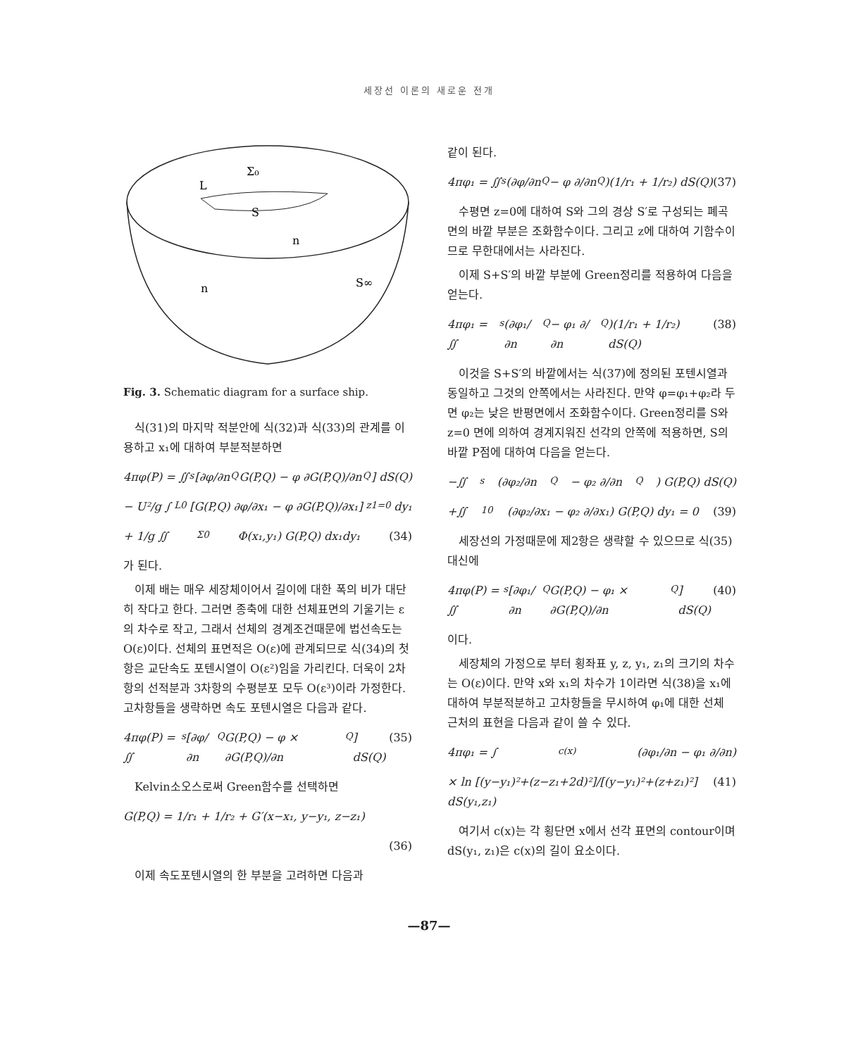세장선 이론의 새로운 전개
Σ₀
L
S
n
S∞
n
Fig. 3. Schematic diagram for a surface ship.
식(31)의 마지막 적분안에 식(32)과 식(33)의 관계를 이용하고 x₁에 대하여 부분적분하면
4πφ(P) = ∬<sub>s</sub>[∂φ/∂n<sub>Q</sub> G(P,Q) − φ ∂G(P,Q)/∂n<sub>Q</sub>] dS(Q)
− U²/g ∫<sub>L0</sub>[G(P,Q) ∂φ/∂x₁ − φ ∂G(P,Q)/∂x₁]<sub>z1=0</sub> dy₁
+ 1/g ∬<sub>Σ0</sub> Φ(x₁,y₁) G(P,Q) dx₁dy₁ (34)
가 된다.
이제 배는 매우 세장체이어서 길이에 대한 폭의 비가 대단히 작다고 한다. 그러면 종축에 대한 선체표면의 기울기는 ε의 차수로 작고, 그래서 선체의 경계조건때문에 법선속도는 O(ε)이다. 선체의 표면적은 O(ε)에 관계되므로 식(34)의 첫항은 교단속도 포텐시열이 O(ε²)임을 가리킨다. 더욱이 2차항의 선적분과 3차항의 수평분포 모두 O(ε³)이라 가정한다. 고차항들을 생략하면 속도 포텐시열은 다음과 같다.
4πφ(P) = ∬<sub>s</sub>[∂φ/∂n<sub>Q</sub> G(P,Q) − φ × ∂G(P,Q)/∂n<sub>Q</sub>] dS(Q) (35)
Kelvin소오스로써 Green함수를 선택하면
G(P,Q) = 1/r₁ + 1/r₂ + G′(x−x₁, y−y₁, z−z₁)
(36)
이제 속도포텐시열의 한 부분을 고려하면 다음과
같이 된다.
4πφ₁ = ∬<sub>s</sub>(∂φ/∂n<sub>Q</sub> − φ ∂/∂n<sub>Q</sub>)(1/r₁ + 1/r₂) dS(Q) (37)
수평면 z=0에 대하여 S와 그의 경상 S′로 구성되는 폐곡면의 바깥 부분은 조화함수이다. 그리고 z에 대하여 기함수이므로 무한대에서는 사라진다.
이제 S+S′의 바깥 부분에 Green정리를 적용하여 다음을 얻는다.
4πφ₁ = ∬<sub>s</sub>(∂φ₁/∂n<sub>Q</sub> − φ₁ ∂/∂n<sub>Q</sub>)(1/r₁ + 1/r₂) dS(Q) (38)
이것을 S+S′의 바깥에서는 식(37)에 정의된 포텐시열과 동일하고 그것의 안쪽에서는 사라진다. 만약 φ=φ₁+φ₂라 두면 φ₂는 낮은 반평면에서 조화함수이다. Green정리를 S와 z=0 면에 의하여 경계지워진 선각의 안쪽에 적용하면, S의 바깥 P점에 대하여 다음을 얻는다.
−∬<sub>s</sub>(∂φ₂/∂n<sub>Q</sub> − φ₂ ∂/∂n<sub>Q</sub>) G(P,Q) dS(Q)
+∬<sub>10</sub>(∂φ₂/∂x₁ − φ₂ ∂/∂x₁) G(P,Q) dy₁ = 0 (39)
세장선의 가정때문에 제2항은 생략할 수 있으므로 식(35) 대신에
4πφ(P) = ∬<sub>s</sub>[∂φ₁/∂n<sub>Q</sub> G(P,Q) − φ₁ × ∂G(P,Q)/∂n<sub>Q</sub>] dS(Q) (40)
이다.
세장체의 가정으로 부터 횡좌표 y, z, y₁, z₁의 크기의 차수는 O(ε)이다. 만약 x와 x₁의 차수가 1이라면 식(38)을 x₁에 대하여 부분적분하고 고차항들을 무시하여 φ₁에 대한 선체 근처의 표현을 다음과 같이 쓸 수 있다.
4πφ₁ = ∫<sub>c(x)</sub>(∂φ₁/∂n − φ₁ ∂/∂n)
× ln [(y−y₁)²+(z−z₁+2d)²]/[(y−y₁)²+(z+z₁)²] dS(y₁,z₁) (41)
여기서 c(x)는 각 횡단면 x에서 선각 표면의 contour이며 dS(y₁, z₁)은 c(x)의 길이 요소이다.
—87—